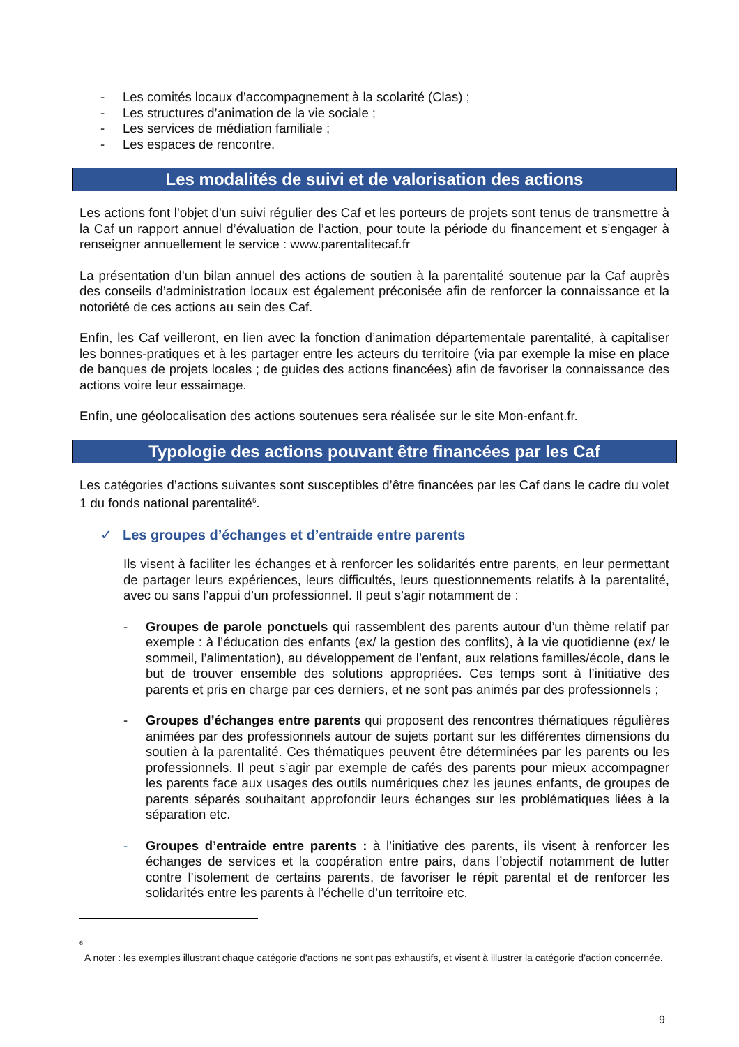- Les comités locaux d’accompagnement à la scolarité (Clas) ;
- Les structures d’animation de la vie sociale ;
- Les services de médiation familiale ;
- Les espaces de rencontre.
Les modalités de suivi et de valorisation des actions
Les actions font l’objet d’un suivi régulier des Caf et les porteurs de projets sont tenus de transmettre à la Caf un rapport annuel d’évaluation de l’action, pour toute la période du financement et s’engager à renseigner annuellement le service : www.parentalitecaf.fr
La présentation d’un bilan annuel des actions de soutien à la parentalité soutenue par la Caf auprès des conseils d’administration locaux est également préconisée afin de renforcer la connaissance et la notoriété de ces actions au sein des Caf.
Enfin, les Caf veilleront, en lien avec la fonction d’animation départementale parentalité, à capitaliser les bonnes-pratiques et à les partager entre les acteurs du territoire (via par exemple la mise en place de banques de projets locales ; de guides des actions financées) afin de favoriser la connaissance des actions voire leur essaimage.
Enfin, une géolocalisation des actions soutenues sera réalisée sur le site Mon-enfant.fr.
Typologie des actions pouvant être financées par les Caf
Les catégories d’actions suivantes sont susceptibles d’être financées par les Caf dans le cadre du volet 1 du fonds national parentalité<sup>6</sup>.
✓ Les groupes d’échanges et d’entraide entre parents
Ils visent à faciliter les échanges et à renforcer les solidarités entre parents, en leur permettant de partager leurs expériences, leurs difficultés, leurs questionnements relatifs à la parentalité, avec ou sans l’appui d’un professionnel. Il peut s’agir notamment de :
- Groupes de parole ponctuels qui rassemblent des parents autour d’un thème relatif par exemple : à l’éducation des enfants (ex/ la gestion des conflits), à la vie quotidienne (ex/ le sommeil, l’alimentation), au développement de l’enfant, aux relations familles/école, dans le but de trouver ensemble des solutions appropriées. Ces temps sont à l’initiative des parents et pris en charge par ces derniers, et ne sont pas animés par des professionnels ;
- Groupes d’échanges entre parents qui proposent des rencontres thématiques régulières animées par des professionnels autour de sujets portant sur les différentes dimensions du soutien à la parentalité. Ces thématiques peuvent être déterminées par les parents ou les professionnels. Il peut s’agir par exemple de cafés des parents pour mieux accompagner les parents face aux usages des outils numériques chez les jeunes enfants, de groupes de parents séparés souhaitant approfondir leurs échanges sur les problématiques liées à la séparation etc.
- Groupes d’entraide entre parents : à l’initiative des parents, ils visent à renforcer les échanges de services et la coopération entre pairs, dans l’objectif notamment de lutter contre l’isolement de certains parents, de favoriser le répit parental et de renforcer les solidarités entre les parents à l’échelle d’un territoire etc.
<sup>6</sup>
A noter : les exemples illustrant chaque catégorie d’actions ne sont pas exhaustifs, et visent à illustrer la catégorie d’action concernée.
9